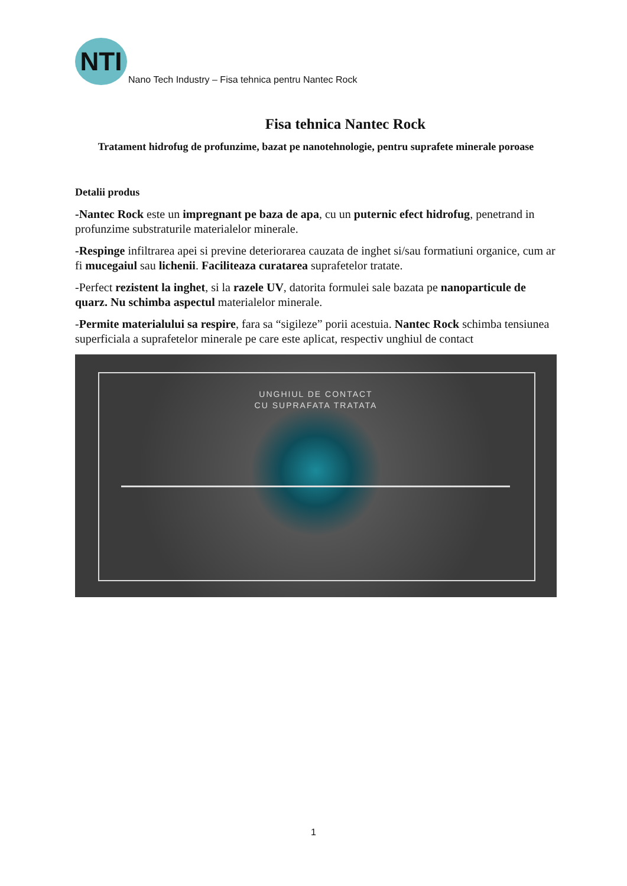NTI
Nano Tech Industry – Fisa tehnica pentru Nantec Rock
Fisa tehnica Nantec Rock
Tratament hidrofug de profunzime, bazat pe nanotehnologie, pentru suprafete minerale poroase
Detalii produs
-Nantec Rock este un impregnant pe baza de apa, cu un puternic efect hidrofug, penetrand in profunzime substraturile materialelor minerale.
-Respinge infiltrarea apei si previne deteriorarea cauzata de inghet si/sau formatiuni organice, cum ar fi mucegaiul sau lichenii. Faciliteaza curatarea suprafetelor tratate.
-Perfect rezistent la inghet, si la razele UV, datorita formulei sale bazata pe nanoparticule de quarz. Nu schimba aspectul materialelor minerale.
-Permite materialului sa respire, fara sa “sigileze” porii acestuia. Nantec Rock schimba tensiunea superficiala a suprafetelor minerale pe care este aplicat, respectiv unghiul de contact
UNGHIUL DE CONTACT
CU SUPRAFATA TRATATA
1